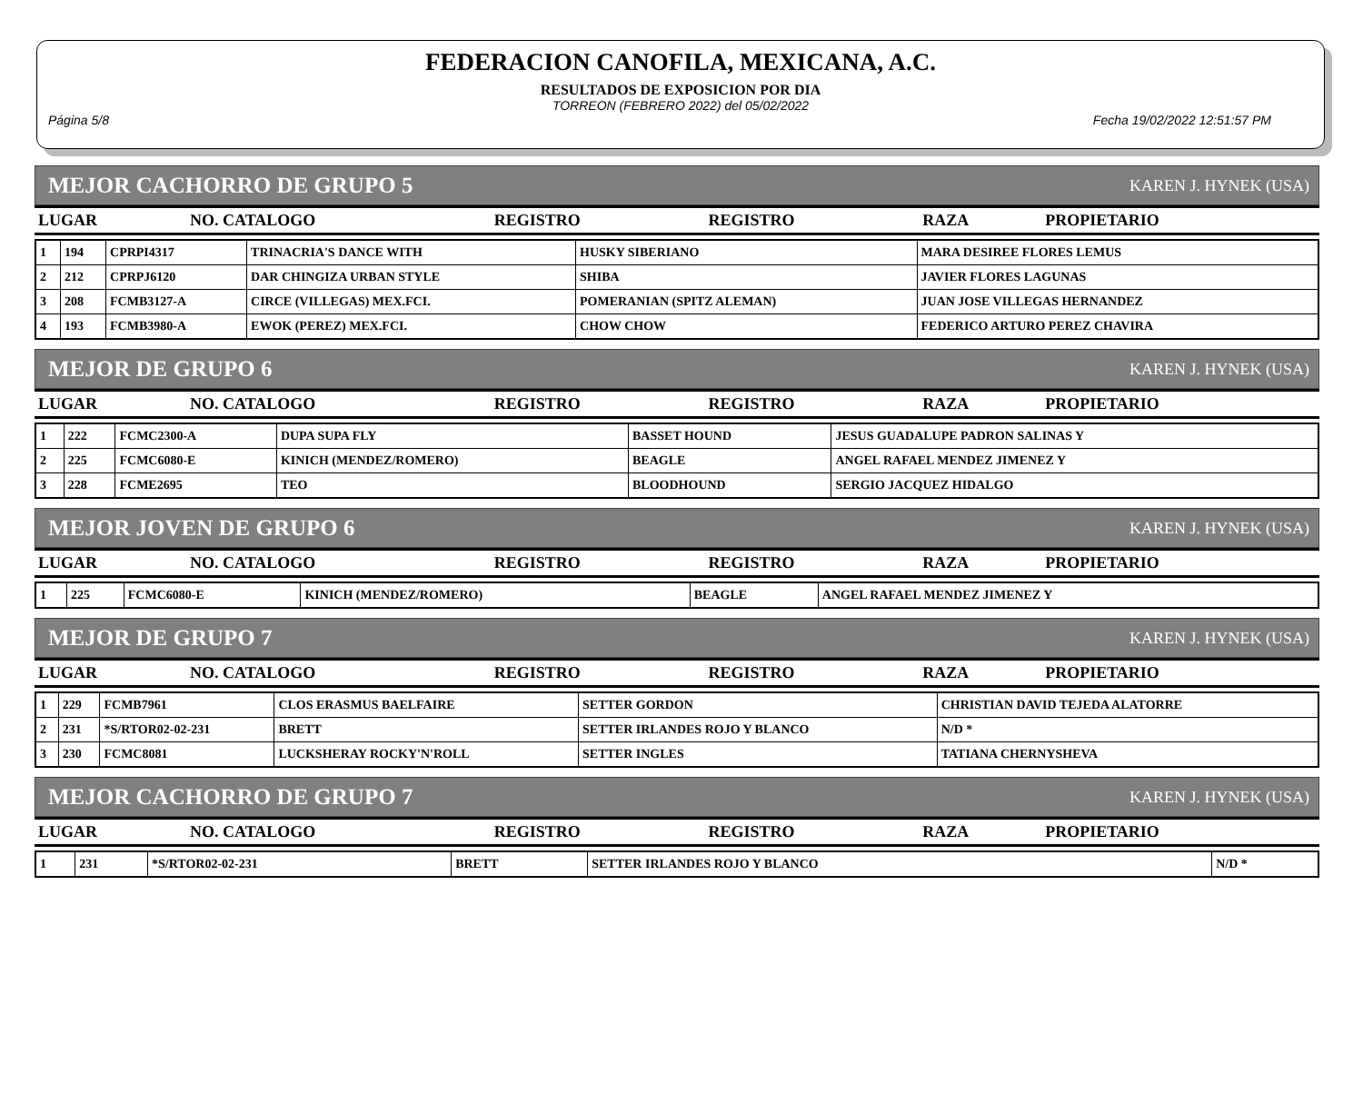FEDERACION CANOFILA, MEXICANA, A.C.
RESULTADOS DE EXPOSICION POR DIA
TORREON (FEBRERO 2022) del 05/02/2022
Página 5/8 Fecha 19/02/2022 12:51:57 PM
MEJOR CACHORRO DE GRUPO 5 KAREN J. HYNEK (USA)
| LUGAR | NO. CATALOGO | REGISTRO | REGISTRO | RAZA | PROPIETARIO |
| --- | --- | --- | --- | --- | --- |
| 1 | 194 | CPRPI4317 | TRINACRIA'S DANCE WITH | HUSKY SIBERIANO | MARA DESIREE FLORES LEMUS |
| 2 | 212 | CPRPJ6120 | DAR CHINGIZA URBAN STYLE | SHIBA | JAVIER FLORES LAGUNAS |
| 3 | 208 | FCMB3127-A | CIRCE (VILLEGAS) MEX.FCI. | POMERANIAN (SPITZ ALEMAN) | JUAN JOSE VILLEGAS HERNANDEZ |
| 4 | 193 | FCMB3980-A | EWOK (PEREZ) MEX.FCI. | CHOW CHOW | FEDERICO ARTURO PEREZ CHAVIRA |
MEJOR DE GRUPO 6 KAREN J. HYNEK (USA)
| LUGAR | NO. CATALOGO | REGISTRO | REGISTRO | RAZA | PROPIETARIO |
| --- | --- | --- | --- | --- | --- |
| 1 | 222 | FCMC2300-A | DUPA SUPA FLY | BASSET HOUND | JESUS GUADALUPE PADRON SALINAS Y |
| 2 | 225 | FCMC6080-E | KINICH (MENDEZ/ROMERO) | BEAGLE | ANGEL RAFAEL MENDEZ JIMENEZ Y |
| 3 | 228 | FCME2695 | TEO | BLOODHOUND | SERGIO JACQUEZ HIDALGO |
MEJOR JOVEN DE GRUPO 6 KAREN J. HYNEK (USA)
| LUGAR | NO. CATALOGO | REGISTRO | REGISTRO | RAZA | PROPIETARIO |
| --- | --- | --- | --- | --- | --- |
| 1 | 225 | FCMC6080-E | KINICH (MENDEZ/ROMERO) | BEAGLE | ANGEL RAFAEL MENDEZ JIMENEZ Y |
MEJOR DE GRUPO 7 KAREN J. HYNEK (USA)
| LUGAR | NO. CATALOGO | REGISTRO | REGISTRO | RAZA | PROPIETARIO |
| --- | --- | --- | --- | --- | --- |
| 1 | 229 | FCMB7961 | CLOS ERASMUS BAELFAIRE | SETTER GORDON | CHRISTIAN DAVID TEJEDA ALATORRE |
| 2 | 231 | *S/RTOR02-02-231 | BRETT | SETTER IRLANDES ROJO Y BLANCO | N/D * |
| 3 | 230 | FCMC8081 | LUCKSHERAY ROCKY'N'ROLL | SETTER INGLES | TATIANA CHERNYSHEVA |
MEJOR CACHORRO DE GRUPO 7 KAREN J. HYNEK (USA)
| LUGAR | NO. CATALOGO | REGISTRO | REGISTRO | RAZA | PROPIETARIO |
| --- | --- | --- | --- | --- | --- |
| 1 | 231 | *S/RTOR02-02-231 | BRETT | SETTER IRLANDES ROJO Y BLANCO | N/D * |